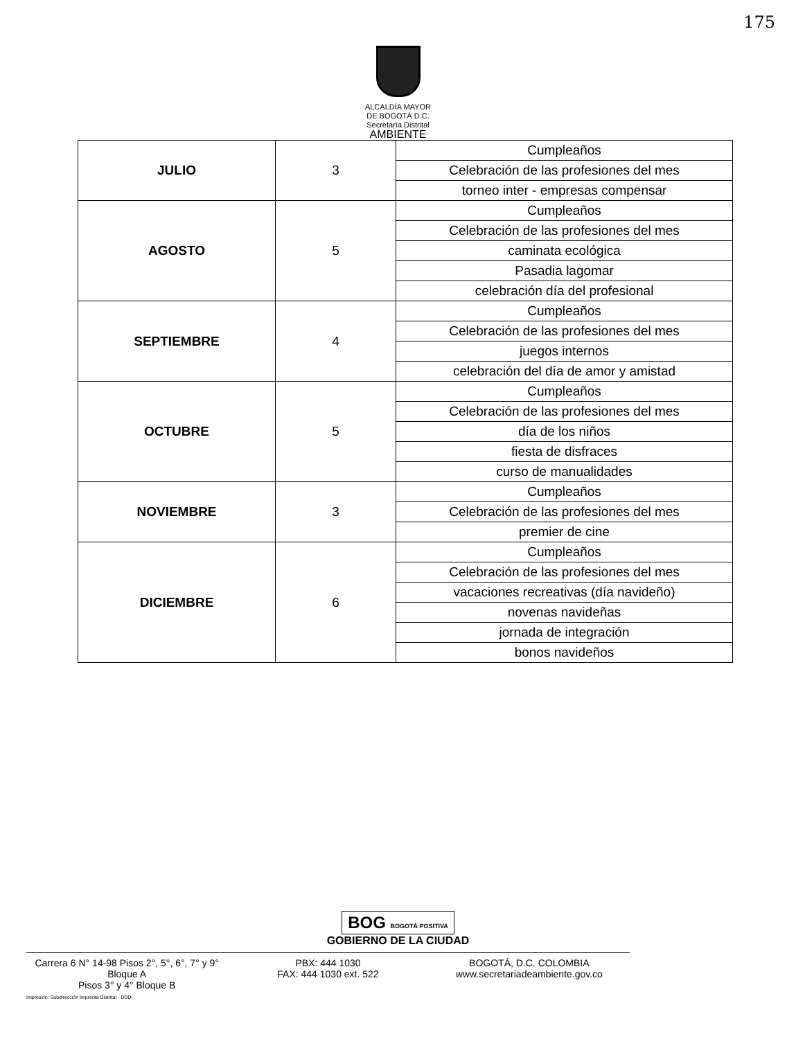175
ALCALDÍA MAYOR
DE BOGOTÁ D.C.
Secretaría Distrital
AMBIENTE
| JULIO | 3 | Cumpleaños |
| | | Celebración de las profesiones del mes |
| | | torneo inter - empresas compensar |
| AGOSTO | 5 | Cumpleaños |
| | | Celebración de las profesiones del mes |
| | | caminata ecológica |
| | | Pasadia lagomar |
| | | celebración día del profesional |
| SEPTIEMBRE | 4 | Cumpleaños |
| | | Celebración de las profesiones del mes |
| | | juegos internos |
| | | celebración del día de amor y amistad |
| OCTUBRE | 5 | Cumpleaños |
| | | Celebración de las profesiones del mes |
| | | día de los niños |
| | | fiesta de disfraces |
| | | curso de manualidades |
| NOVIEMBRE | 3 | Cumpleaños |
| | | Celebración de las profesiones del mes |
| | | premier de cine |
| DICIEMBRE | 6 | Cumpleaños |
| | | Celebración de las profesiones del mes |
| | | vacaciones recreativas (día navideño) |
| | | novenas navideñas |
| | | jornada de integración |
| | | bonos navideños |
BOG BOGOTÁ POSITIVA
GOBIERNO DE LA CIUDAD
Carrera 6 N° 14-98 Pisos 2°, 5°, 6°, 7° y 9° Bloque A
Pisos 3° y 4° Bloque B
PBX: 444 1030
FAX: 444 1030 ext. 522
BOGOTÁ, D.C. COLOMBIA
www.secretariadeambiente.gov.co
Impresión: Subdirección Imprenta Distrital - DDDI